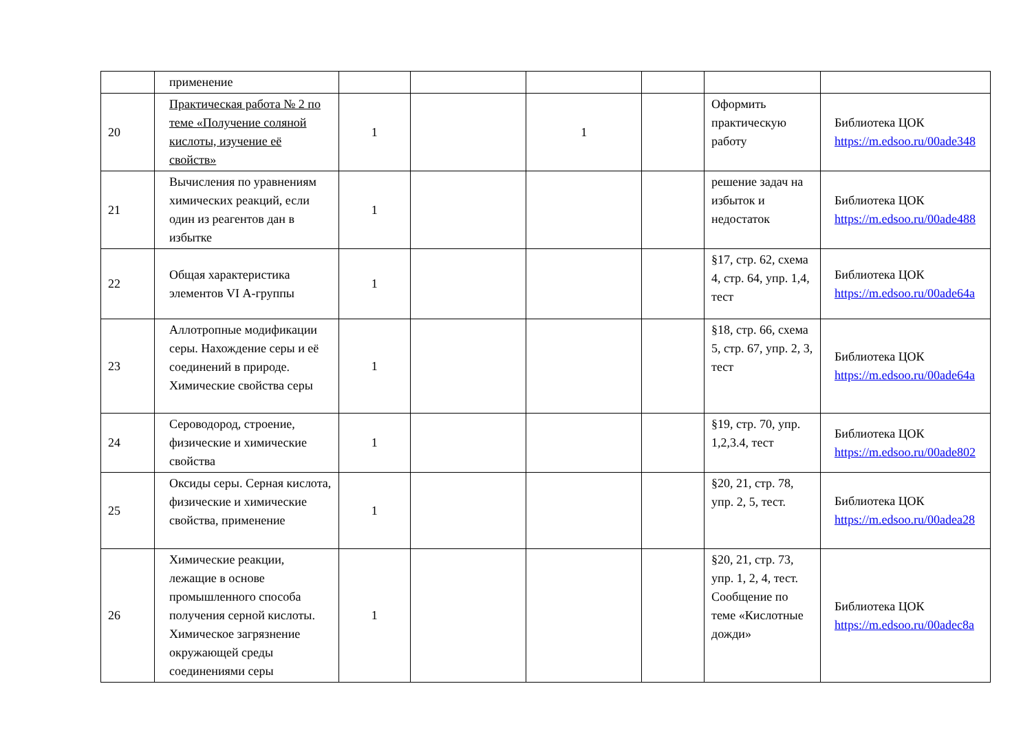| | применение | | | | | | |
| 20 | Практическая работа № 2 по теме «Получение соляной кислоты, изучение её свойств» | 1 | | 1 | | Оформить практическую работу | Библиотека ЦОК https://m.edsoo.ru/00ade348 |
| 21 | Вычисления по уравнениям химических реакций, если один из реагентов дан в избытке | 1 | | | | решение задач на избыток и недостаток | Библиотека ЦОК https://m.edsoo.ru/00ade488 |
| 22 | Общая характеристика элементов VI А-группы | 1 | | | | §17, стр. 62, схема 4, стр. 64, упр. 1,4, тест | Библиотека ЦОК https://m.edsoo.ru/00ade64a |
| 23 | Аллотропные модификации серы. Нахождение серы и её соединений в природе. Химические свойства серы | 1 | | | | §18, стр. 66, схема 5, стр. 67, упр. 2, 3, тест | Библиотека ЦОК https://m.edsoo.ru/00ade64a |
| 24 | Сероводород, строение, физические и химические свойства | 1 | | | | §19, стр. 70, упр. 1,2,3.4, тест | Библиотека ЦОК https://m.edsoo.ru/00ade802 |
| 25 | Оксиды серы. Серная кислота, физические и химические свойства, применение | 1 | | | | §20, 21, стр. 78, упр. 2, 5, тест. | Библиотека ЦОК https://m.edsoo.ru/00adea28 |
| 26 | Химические реакции, лежащие в основе промышленного способа получения серной кислоты. Химическое загрязнение окружающей среды соединениями серы | 1 | | | | §20, 21, стр. 73, упр. 1, 2, 4, тест. Сообщение по теме «Кислотные дожди» | Библиотека ЦОК https://m.edsoo.ru/00adec8a |